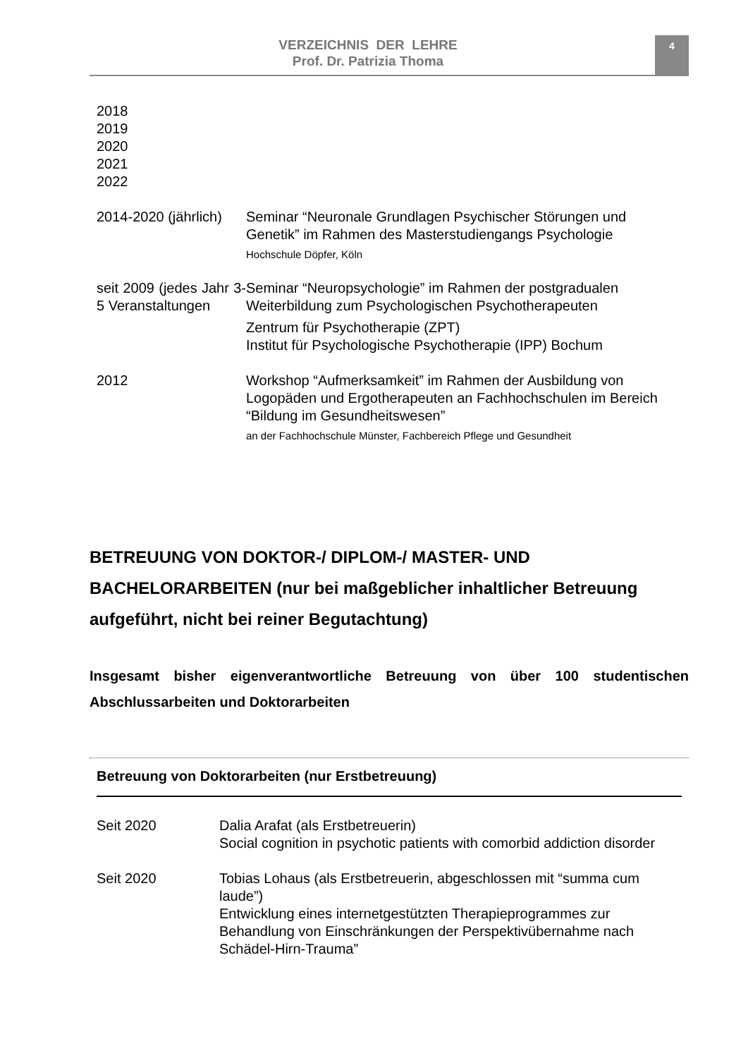VERZEICHNIS DER LEHRE
Prof. Dr. Patrizia Thoma
4
| 2018 2019 2020 2021 2022 | |
| 2014-2020 (jährlich) | Seminar “Neuronale Grundlagen Psychischer Störungen und Genetik” im Rahmen des Masterstudiengangs Psychologie Hochschule Döpfer, Köln |
| seit 2009 (jedes Jahr 3-5 Veranstaltungen | Seminar “Neuropsychologie” im Rahmen der postgradualen Weiterbildung zum Psychologischen Psychotherapeuten Zentrum für Psychotherapie (ZPT) Institut für Psychologische Psychotherapie (IPP) Bochum |
| 2012 | Workshop “Aufmerksamkeit” im Rahmen der Ausbildung von Logopäden und Ergotherapeuten an Fachhochschulen im Bereich “Bildung im Gesundheitswesen” an der Fachhochschule Münster, Fachbereich Pflege und Gesundheit |
BETREUUNG VON DOKTOR-/ DIPLOM-/ MASTER- UND BACHELORARBEITEN (nur bei maßgeblicher inhaltlicher Betreuung aufgeführt, nicht bei reiner Begutachtung)
Insgesamt bisher eigenverantwortliche Betreuung von über 100 studentischen Abschlussarbeiten und Doktorarbeiten
Betreuung von Doktorarbeiten (nur Erstbetreuung)
| Seit 2020 | Dalia Arafat (als Erstbetreuerin) Social cognition in psychotic patients with comorbid addiction disorder |
| Seit 2020 | Tobias Lohaus (als Erstbetreuerin, abgeschlossen mit “summa cum laude”) Entwicklung eines internetgestützten Therapieprogrammes zur Behandlung von Einschränkungen der Perspektivübernahme nach Schädel-Hirn-Trauma” |